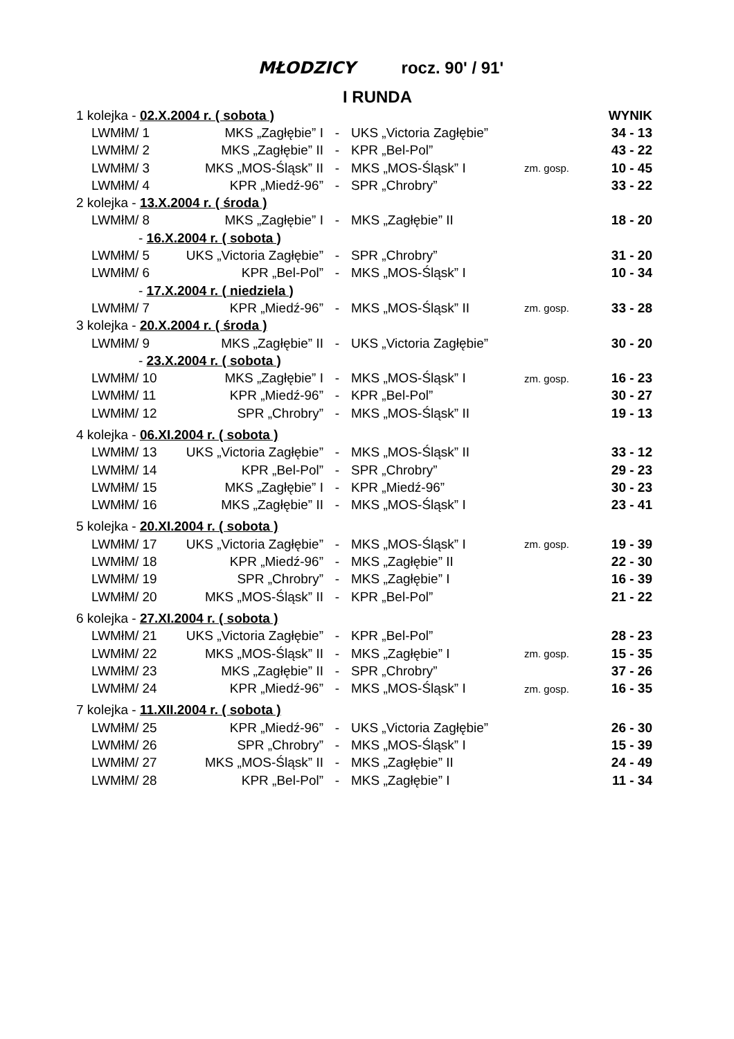MŁODZICY rocz. 90' / 91'
I RUNDA
| 1 kolejka - 02.X.2004 r. ( sobota ) | | | | | WYNIK |
| LWMłM/ 1 | MKS „Zagłębie” I | - | UKS „Victoria Zagłębie” | | 34 - 13 |
| LWMłM/ 2 | MKS „Zagłębie” II | - | KPR „Bel-Pol” | | 43 - 22 |
| LWMłM/ 3 | MKS „MOS-Śląsk” II | - | MKS „MOS-Śląsk” I | zm. gosp. | 10 - 45 |
| LWMłM/ 4 | KPR „Miedź-96” | - | SPR „Chrobry” | | 33 - 22 |
| 2 kolejka - 13.X.2004 r. ( środa ) | | | | | |
| LWMłM/ 8 | MKS „Zagłębie” I | - | MKS „Zagłębie” II | | 18 - 20 |
| - 16.X.2004 r. ( sobota ) | | | | | |
| LWMłM/ 5 | UKS „Victoria Zagłębie” | - | SPR „Chrobry” | | 31 - 20 |
| LWMłM/ 6 | KPR „Bel-Pol” | - | MKS „MOS-Śląsk” I | | 10 - 34 |
| - 17.X.2004 r. ( niedziela ) | | | | | |
| LWMłM/ 7 | KPR „Miedź-96” | - | MKS „MOS-Śląsk” II | zm. gosp. | 33 - 28 |
| 3 kolejka - 20.X.2004 r. ( środa ) | | | | | |
| LWMłM/ 9 | MKS „Zagłębie” II | - | UKS „Victoria Zagłębie” | | 30 - 20 |
| - 23.X.2004 r. ( sobota ) | | | | | |
| LWMłM/ 10 | MKS „Zagłębie” I | - | MKS „MOS-Śląsk” I | zm. gosp. | 16 - 23 |
| LWMłM/ 11 | KPR „Miedź-96” | - | KPR „Bel-Pol” | | 30 - 27 |
| LWMłM/ 12 | SPR „Chrobry” | - | MKS „MOS-Śląsk” II | | 19 - 13 |
| 4 kolejka - 06.XI.2004 r. ( sobota ) | | | | | |
| LWMłM/ 13 | UKS „Victoria Zagłębie” | - | MKS „MOS-Śląsk” II | | 33 - 12 |
| LWMłM/ 14 | KPR „Bel-Pol” | - | SPR „Chrobry” | | 29 - 23 |
| LWMłM/ 15 | MKS „Zagłębie” I | - | KPR „Miedź-96” | | 30 - 23 |
| LWMłM/ 16 | MKS „Zagłębie” II | - | MKS „MOS-Śląsk” I | | 23 - 41 |
| 5 kolejka - 20.XI.2004 r. ( sobota ) | | | | | |
| LWMłM/ 17 | UKS „Victoria Zagłębie” | - | MKS „MOS-Śląsk” I | zm. gosp. | 19 - 39 |
| LWMłM/ 18 | KPR „Miedź-96” | - | MKS „Zagłębie” II | | 22 - 30 |
| LWMłM/ 19 | SPR „Chrobry” | - | MKS „Zagłębie” I | | 16 - 39 |
| LWMłM/ 20 | MKS „MOS-Śląsk” II | - | KPR „Bel-Pol” | | 21 - 22 |
| 6 kolejka - 27.XI.2004 r. ( sobota ) | | | | | |
| LWMłM/ 21 | UKS „Victoria Zagłębie” | - | KPR „Bel-Pol” | | 28 - 23 |
| LWMłM/ 22 | MKS „MOS-Śląsk” II | - | MKS „Zagłębie” I | zm. gosp. | 15 - 35 |
| LWMłM/ 23 | MKS „Zagłębie” II | - | SPR „Chrobry” | | 37 - 26 |
| LWMłM/ 24 | KPR „Miedź-96” | - | MKS „MOS-Śląsk” I | zm. gosp. | 16 - 35 |
| 7 kolejka - 11.XII.2004 r. ( sobota ) | | | | | |
| LWMłM/ 25 | KPR „Miedź-96” | - | UKS „Victoria Zagłębie” | | 26 - 30 |
| LWMłM/ 26 | SPR „Chrobry” | - | MKS „MOS-Śląsk” I | | 15 - 39 |
| LWMłM/ 27 | MKS „MOS-Śląsk” II | - | MKS „Zagłębie” II | | 24 - 49 |
| LWMłM/ 28 | KPR „Bel-Pol” | - | MKS „Zagłębie” I | | 11 - 34 |